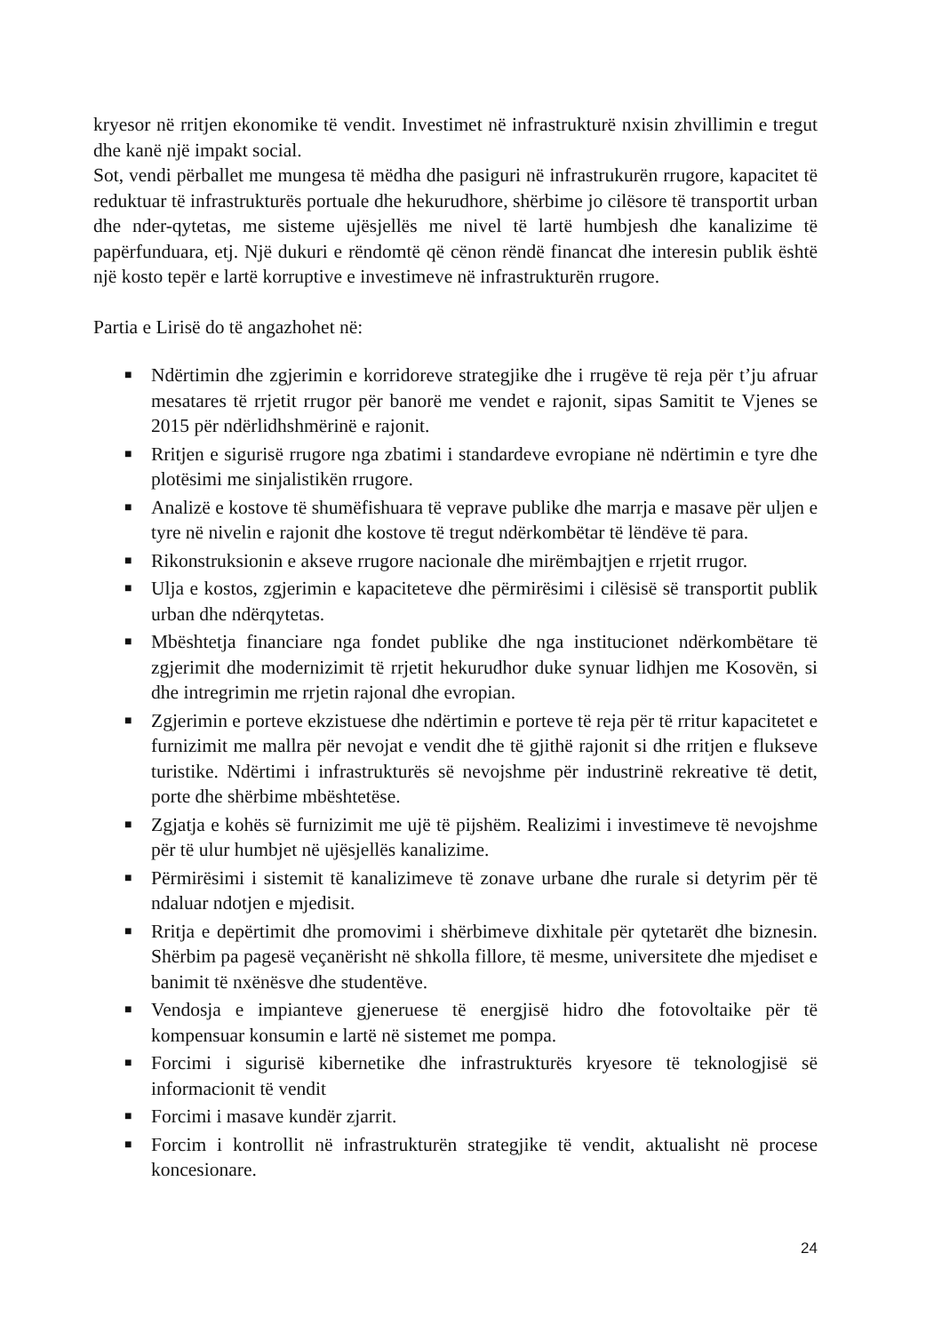kryesor në rritjen ekonomike të vendit. Investimet në infrastrukturë nxisin zhvillimin e tregut dhe kanë një impakt social.
Sot, vendi përballet me mungesa të mëdha dhe pasiguri në infrastrukurën rrugore, kapacitet të reduktuar të infrastrukturës portuale dhe hekurudhore, shërbime jo cilësore të transportit urban dhe nder-qytetas, me sisteme ujësjellës me nivel të lartë humbjesh dhe kanalizime të papërfunduara, etj. Një dukuri e rëndomtë që cënon rëndë financat dhe interesin publik është një kosto tepër e lartë korruptive e investimeve në infrastrukturën rrugore.
Partia e Lirisë do të angazhohet në:
■ Ndërtimin dhe zgjerimin e korridoreve strategjike dhe i rrugëve të reja për t’ju afruar mesatares të rrjetit rrugor për banorë me vendet e rajonit, sipas Samitit te Vjenes se 2015 për ndërlidhshmërinë e rajonit.
■ Rritjen e sigurisë rrugore nga zbatimi i standardeve evropiane në ndërtimin e tyre dhe plotësimi me sinjalistikën rrugore.
■ Analizë e kostove të shumëfishuara të veprave publike dhe marrja e masave për uljen e tyre në nivelin e rajonit dhe kostove të tregut ndërkombëtar të lëndëve të para.
■ Rikonstruksionin e akseve rrugore nacionale dhe mirëmbajtjen e rrjetit rrugor.
■ Ulja e kostos, zgjerimin e kapaciteteve dhe përmirësimi i cilësisë së transportit publik urban dhe ndërqytetas.
■ Mbështetja financiare nga fondet publike dhe nga institucionet ndërkombëtare të zgjerimit dhe modernizimit të rrjetit hekurudhor duke synuar lidhjen me Kosovën, si dhe intregrimin me rrjetin rajonal dhe evropian.
■ Zgjerimin e porteve ekzistuese dhe ndërtimin e porteve të reja për të rritur kapacitetet e furnizimit me mallra për nevojat e vendit dhe të gjithë rajonit si dhe rritjen e flukseve turistike. Ndërtimi i infrastrukturës së nevojshme për industrinë rekreative të detit, porte dhe shërbime mbështetëse.
■ Zgjatja e kohës së furnizimit me ujë të pijshëm. Realizimi i investimeve të nevojshme për të ulur humbjet në ujësjellës kanalizime.
■ Përmirësimi i sistemit të kanalizimeve të zonave urbane dhe rurale si detyrim për të ndaluar ndotjen e mjedisit.
■ Rritja e depërtimit dhe promovimi i shërbimeve dixhitale për qytetarët dhe biznesin. Shërbim pa pagesë veçanërisht në shkolla fillore, të mesme, universitete dhe mjediset e banimit të nxënësve dhe studentëve.
■ Vendosja e impianteve gjeneruese të energjisë hidro dhe fotovoltaike për të kompensuar konsumin e lartë në sistemet me pompa.
■ Forcimi i sigurisë kibernetike dhe infrastrukturës kryesore të teknologjisë së informacionit të vendit
■ Forcimi i masave kundër zjarrit.
■ Forcim i kontrollit në infrastrukturën strategjike të vendit, aktualisht në procese koncesionare.
24